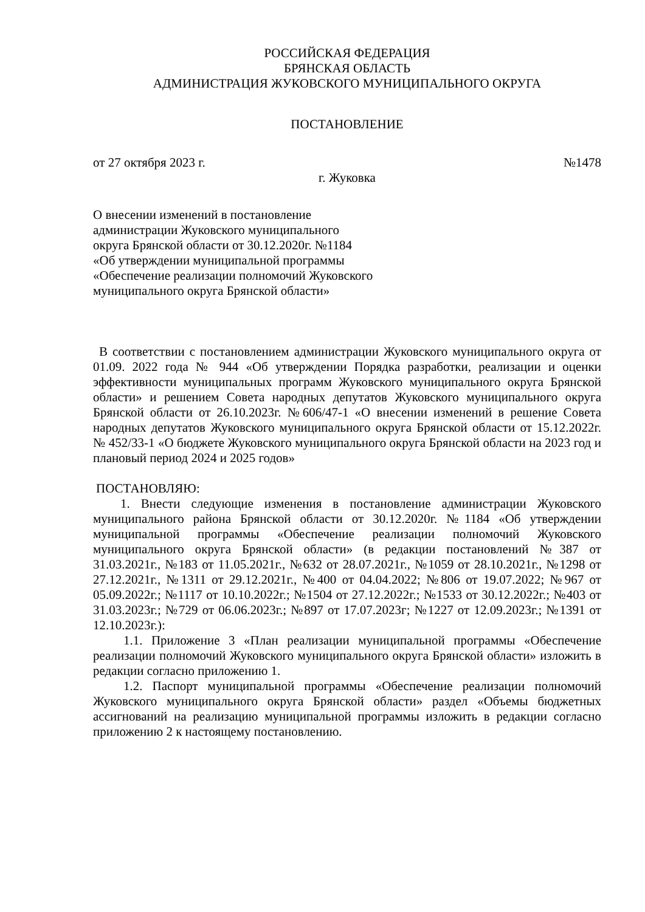РОССИЙСКАЯ ФЕДЕРАЦИЯ
БРЯНСКАЯ ОБЛАСТЬ
АДМИНИСТРАЦИЯ ЖУКОВСКОГО МУНИЦИПАЛЬНОГО ОКРУГА
ПОСТАНОВЛЕНИЕ
от 27 октября 2023 г. №1478
г. Жуковка
О внесении изменений в постановление
администрации Жуковского муниципального
округа Брянской области от 30.12.2020г. №1184
«Об утверждении муниципальной программы
«Обеспечение реализации полномочий Жуковского
муниципального округа Брянской области»
В соответствии с постановлением администрации Жуковского муниципального округа от 01.09. 2022 года № 944 «Об утверждении Порядка разработки, реализации и оценки эффективности муниципальных программ Жуковского муниципального округа Брянской области» и решением Совета народных депутатов Жуковского муниципального округа Брянской области от 26.10.2023г. №606/47-1 «О внесении изменений в решение Совета народных депутатов Жуковского муниципального округа Брянской области от 15.12.2022г. № 452/33-1 «О бюджете Жуковского муниципального округа Брянской области на 2023 год и плановый период 2024 и 2025 годов»
ПОСТАНОВЛЯЮ:
1. Внести следующие изменения в постановление администрации Жуковского муниципального района Брянской области от 30.12.2020г. №1184 «Об утверждении муниципальной программы «Обеспечение реализации полномочий Жуковского муниципального округа Брянской области» (в редакции постановлений №387 от 31.03.2021г., №183 от 11.05.2021г., №632 от 28.07.2021г., №1059 от 28.10.2021г., №1298 от 27.12.2021г., №1311 от 29.12.2021г., №400 от 04.04.2022; №806 от 19.07.2022; №967 от 05.09.2022г.; №1117 от 10.10.2022г.; №1504 от 27.12.2022г.; №1533 от 30.12.2022г.; №403 от 31.03.2023г.; №729 от 06.06.2023г.; №897 от 17.07.2023г; №1227 от 12.09.2023г.; №1391 от 12.10.2023г.):
1.1. Приложение 3 «План реализации муниципальной программы «Обеспечение реализации полномочий Жуковского муниципального округа Брянской области» изложить в редакции согласно приложению 1.
1.2. Паспорт муниципальной программы «Обеспечение реализации полномочий Жуковского муниципального округа Брянской области» раздел «Объемы бюджетных ассигнований на реализацию муниципальной программы изложить в редакции согласно приложению 2 к настоящему постановлению.